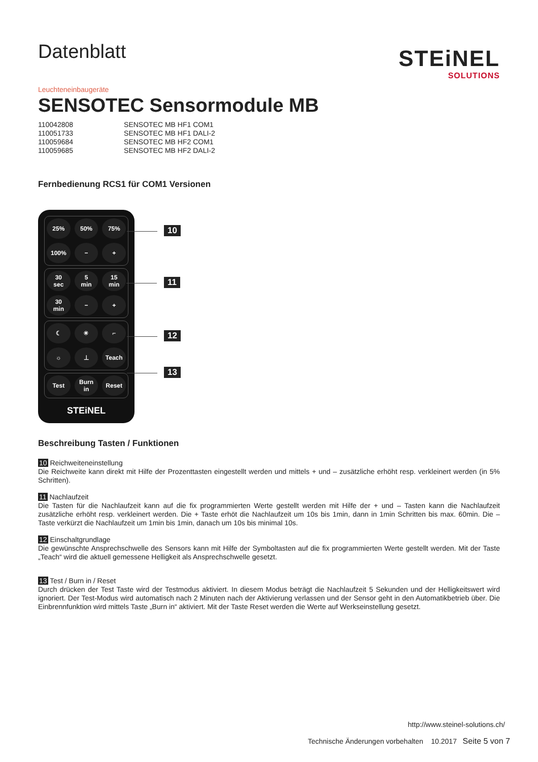Datenblatt
STEiNEL
SOLUTIONS
Leuchteneinbaugeräte
SENSOTEC Sensormodule MB
| 110042808 | SENSOTEC MB HF1 COM1 |
| 110051733 | SENSOTEC MB HF1 DALI-2 |
| 110059684 | SENSOTEC MB HF2 COM1 |
| 110059685 | SENSOTEC MB HF2 DALI-2 |
Fernbedienung RCS1 für COM1 Versionen
25% 50% 75% 100% − +
30
sec 5
min 15
min 30
min − +
☾ ☀ ⌐ ☼ ⊥ Teach
Test Burn
in Reset
STEiNEL
10
11
12
13
Beschreibung Tasten / Funktionen
10 Reichweiteneinstellung
Die Reichweite kann direkt mit Hilfe der Prozenttasten eingestellt werden und mittels + und – zusätzliche erhöht resp. verkleinert werden (in 5% Schritten).
11 Nachlaufzeit
Die Tasten für die Nachlaufzeit kann auf die fix programmierten Werte gestellt werden mit Hilfe der + und – Tasten kann die Nachlaufzeit zusätzliche erhöht resp. verkleinert werden. Die + Taste erhöt die Nachlaufzeit um 10s bis 1min, dann in 1min Schritten bis max. 60min. Die – Taste verkürzt die Nachlaufzeit um 1min bis 1min, danach um 10s bis minimal 10s.
12 Einschaltgrundlage
Die gewünschte Ansprechschwelle des Sensors kann mit Hilfe der Symboltasten auf die fix programmierten Werte gestellt werden. Mit der Taste „Teach“ wird die aktuell gemessene Helligkeit als Ansprechschwelle gesetzt.
13 Test / Burn in / Reset
Durch drücken der Test Taste wird der Testmodus aktiviert. In diesem Modus beträgt die Nachlaufzeit 5 Sekunden und der Helligkeitswert wird ignoriert. Der Test-Modus wird automatisch nach 2 Minuten nach der Aktivierung verlassen und der Sensor geht in den Automatikbetrieb über. Die Einbrennfunktion wird mittels Taste „Burn in“ aktiviert. Mit der Taste Reset werden die Werte auf Werkseinstellung gesetzt.
http://www.steinel-solutions.ch/
Technische Änderungen vorbehalten 10.2017 Seite 5 von 7